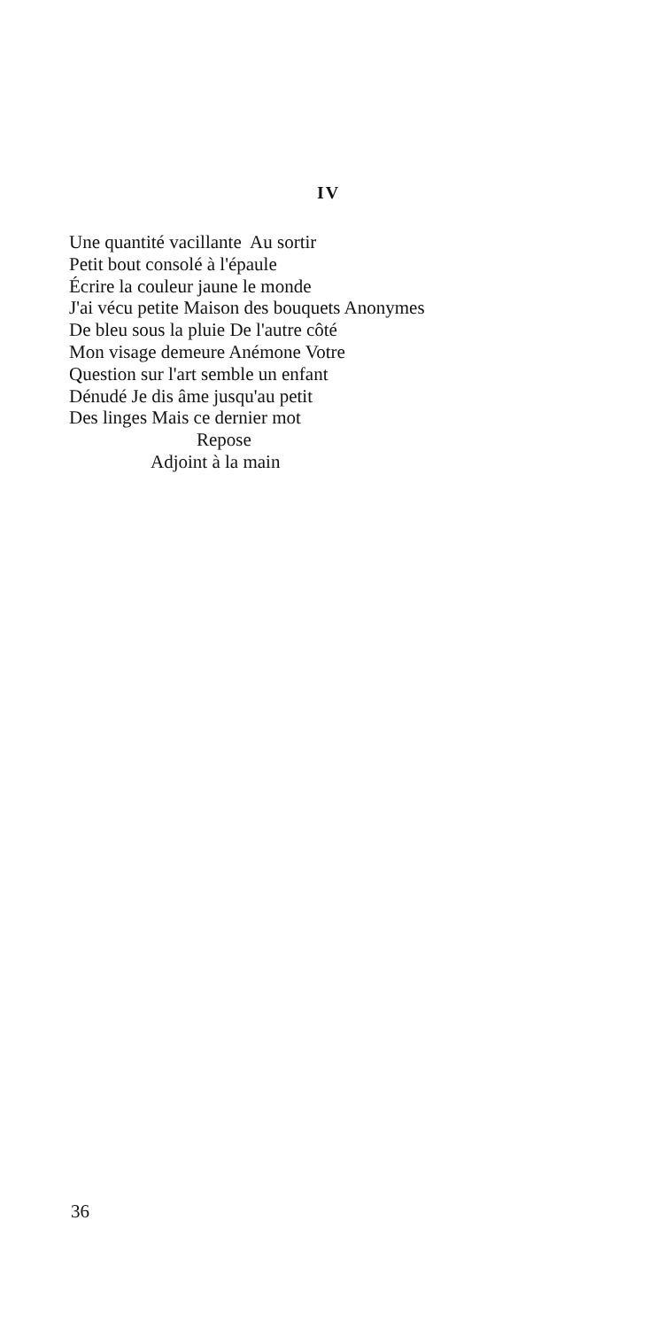IV
Une quantité vacillante Au sortir
Petit bout consolé à l'épaule
Écrire la couleur jaune le monde
J'ai vécu petite Maison des bouquets Anonymes
De bleu sous la pluie De l'autre côté
Mon visage demeure Anémone Votre
Question sur l'art semble un enfant
Dénudé Je dis âme jusqu'au petit
Des linges Mais ce dernier mot
Repose
Adjoint à la main
36